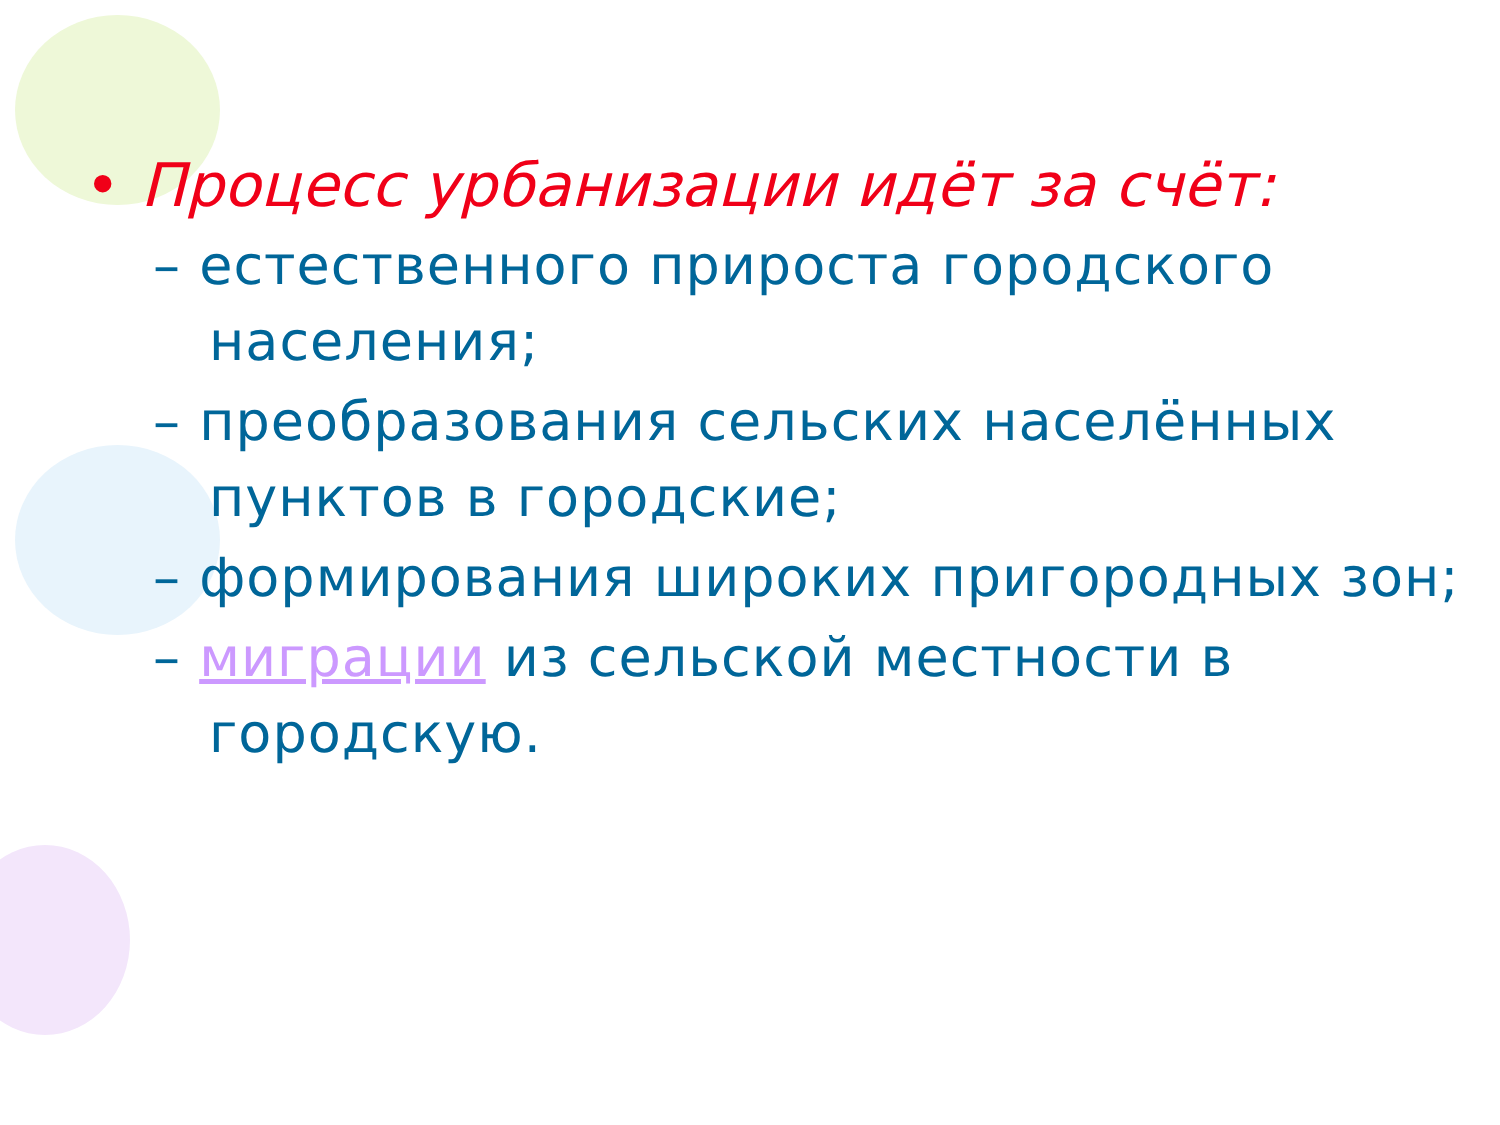• Процесс урбанизации идёт за счёт:
– естественного прироста городского населения;
– преобразования сельских населённых пунктов в городские;
– формирования широких пригородных зон;
– миграции из сельской местности в городскую.